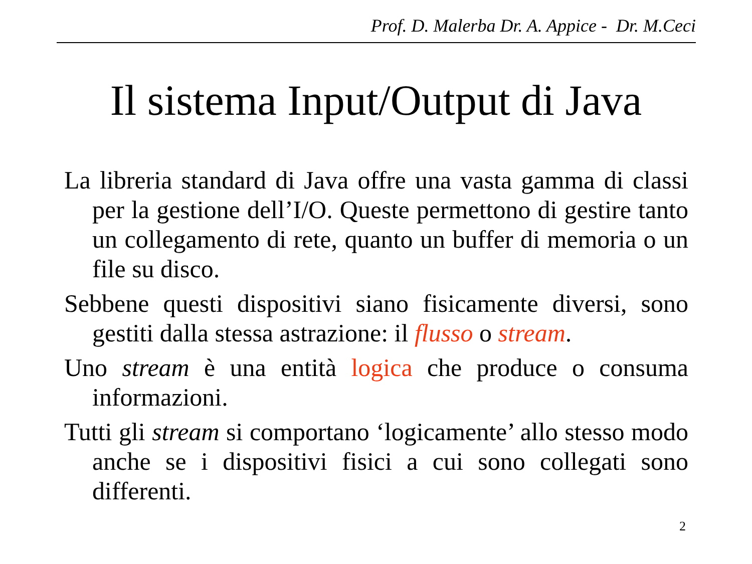Prof. D. Malerba Dr. A. Appice - Dr. M.Ceci
Il sistema Input/Output di Java
La libreria standard di Java offre una vasta gamma di classi per la gestione dell’I/O. Queste permettono di gestire tanto un collegamento di rete, quanto un buffer di memoria o un file su disco.
Sebbene questi dispositivi siano fisicamente diversi, sono gestiti dalla stessa astrazione: il flusso o stream.
Uno stream è una entità logica che produce o consuma informazioni.
Tutti gli stream si comportano ‘logicamente’ allo stesso modo anche se i dispositivi fisici a cui sono collegati sono differenti.
2